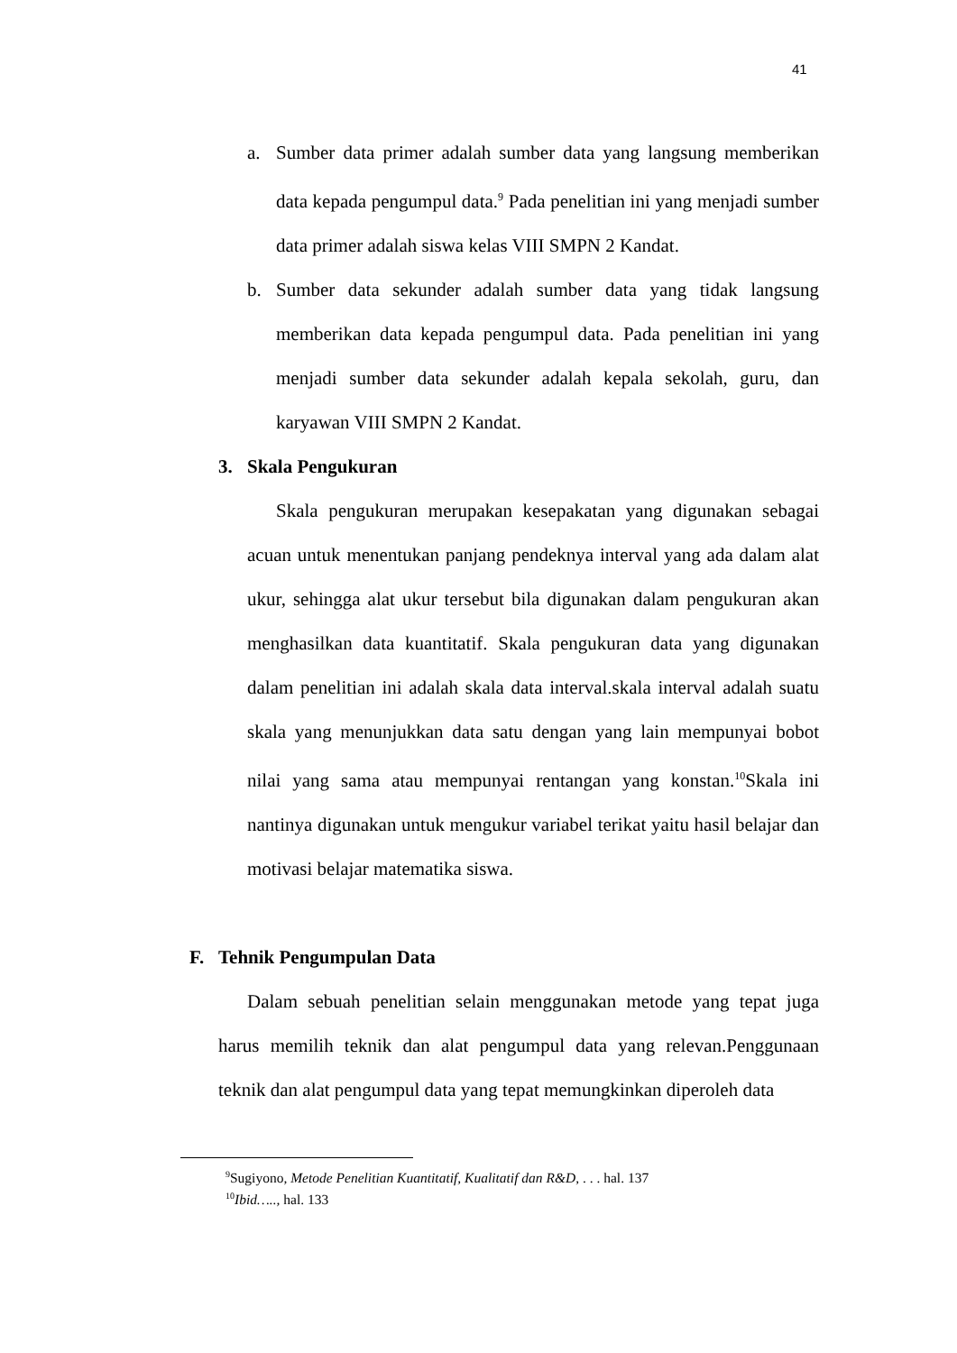41
a. Sumber data primer adalah sumber data yang langsung memberikan data kepada pengumpul data.<sup>9</sup> Pada penelitian ini yang menjadi sumber data primer adalah siswa kelas VIII SMPN 2 Kandat.
b. Sumber data sekunder adalah sumber data yang tidak langsung memberikan data kepada pengumpul data. Pada penelitian ini yang menjadi sumber data sekunder adalah kepala sekolah, guru, dan karyawan VIII SMPN 2 Kandat.
3. Skala Pengukuran
Skala pengukuran merupakan kesepakatan yang digunakan sebagai acuan untuk menentukan panjang pendeknya interval yang ada dalam alat ukur, sehingga alat ukur tersebut bila digunakan dalam pengukuran akan menghasilkan data kuantitatif. Skala pengukuran data yang digunakan dalam penelitian ini adalah skala data interval.skala interval adalah suatu skala yang menunjukkan data satu dengan yang lain mempunyai bobot nilai yang sama atau mempunyai rentangan yang konstan.<sup>10</sup>Skala ini nantinya digunakan untuk mengukur variabel terikat yaitu hasil belajar dan motivasi belajar matematika siswa.
F. Tehnik Pengumpulan Data
Dalam sebuah penelitian selain menggunakan metode yang tepat juga harus memilih teknik dan alat pengumpul data yang relevan.Penggunaan teknik dan alat pengumpul data yang tepat memungkinkan diperoleh data
<sup>9</sup> Sugiyono, Metode Penelitian Kuantitatif, Kualitatif dan R&D, . . . hal. 137
<sup>10</sup> Ibid….., hal. 133